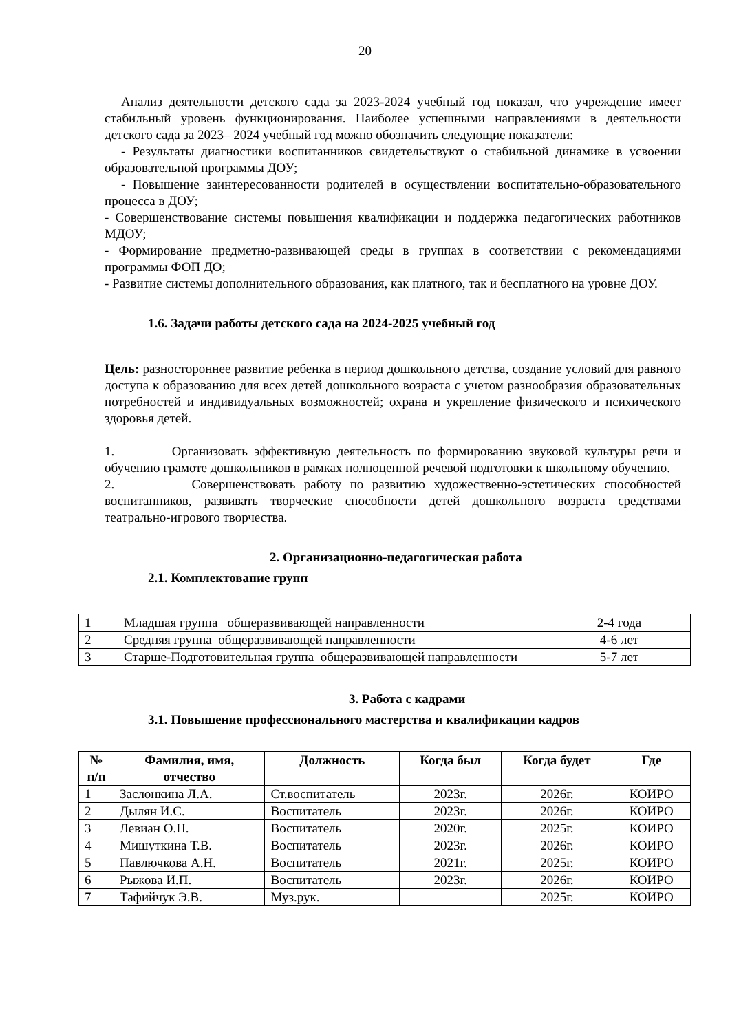20
Анализ деятельности детского сада за 2023-2024 учебный год показал, что учреждение имеет стабильный уровень функционирования. Наиболее успешными направлениями в деятельности детского сада за 2023– 2024 учебный год можно обозначить следующие показатели:
- Результаты диагностики воспитанников свидетельствуют о стабильной динамике в усвоении образовательной программы ДОУ;
- Повышение заинтересованности родителей в осуществлении воспитательно-образовательного процесса в ДОУ;
- Совершенствование системы повышения квалификации и поддержка педагогических работников МДОУ;
- Формирование предметно-развивающей среды в группах в соответствии с рекомендациями программы ФОП ДО;
- Развитие системы дополнительного образования, как платного, так и бесплатного на уровне ДОУ.
1.6. Задачи работы детского сада на 2024-2025 учебный год
Цель: разностороннее развитие ребенка в период дошкольного детства, создание условий для равного доступа к образованию для всех детей дошкольного возраста с учетом разнообразия образовательных потребностей и индивидуальных возможностей; охрана и укрепление физического и психического здоровья детей.
1. Организовать эффективную деятельность по формированию звуковой культуры речи и обучению грамоте дошкольников в рамках полноценной речевой подготовки к школьному обучению.
2. Совершенствовать работу по развитию художественно-эстетических способностей воспитанников, развивать творческие способности детей дошкольного возраста средствами театрально-игрового творчества.
2. Организационно-педагогическая работа
2.1. Комплектование групп
| 1 | Младшая группа общеразвивающей направленности | 2-4 года |
| 2 | Средняя группа общеразвивающей направленности | 4-6 лет |
| 3 | Старше-Подготовительная группа общеразвивающей направленности | 5-7 лет |
3. Работа с кадрами
3.1. Повышение профессионального мастерства и квалификации кадров
| № п/п | Фамилия, имя, отчество | Должность | Когда был | Когда будет | Где |
| --- | --- | --- | --- | --- | --- |
| 1 | Заслонкина Л.А. | Ст.воспитатель | 2023г. | 2026г. | КОИРО |
| 2 | Дылян И.С. | Воспитатель | 2023г. | 2026г. | КОИРО |
| 3 | Левиан О.Н. | Воспитатель | 2020г. | 2025г. | КОИРО |
| 4 | Мишуткина Т.В. | Воспитатель | 2023г. | 2026г. | КОИРО |
| 5 | Павлючкова А.Н. | Воспитатель | 2021г. | 2025г. | КОИРО |
| 6 | Рыжова И.П. | Воспитатель | 2023г. | 2026г. | КОИРО |
| 7 | Тафийчук Э.В. | Муз.рук. | | 2025г. | КОИРО |